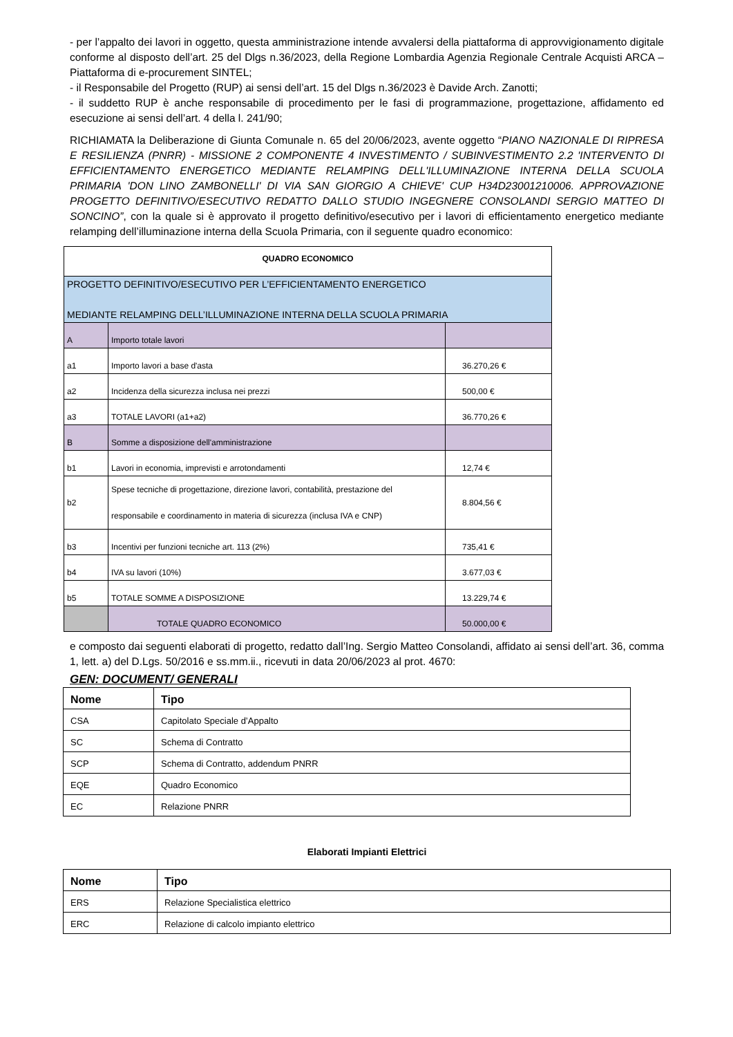- per l’appalto dei lavori in oggetto, questa amministrazione intende avvalersi della piattaforma di approvvigionamento digitale conforme al disposto dell’art. 25 del Dlgs n.36/2023, della Regione Lombardia Agenzia Regionale Centrale Acquisti ARCA – Piattaforma di e-procurement SINTEL;
- il Responsabile del Progetto (RUP) ai sensi dell’art. 15 del Dlgs n.36/2023 è Davide Arch. Zanotti;
- il suddetto RUP è anche responsabile di procedimento per le fasi di programmazione, progettazione, affidamento ed esecuzione ai sensi dell’art. 4 della l. 241/90;
RICHIAMATA la Deliberazione di Giunta Comunale n. 65 del 20/06/2023, avente oggetto “PIANO NAZIONALE DI RIPRESA E RESILIENZA (PNRR) - MISSIONE 2 COMPONENTE 4 INVESTIMENTO / SUBINVESTIMENTO 2.2 'INTERVENTO DI EFFICIENTAMENTO ENERGETICO MEDIANTE RELAMPING DELL'ILLUMINAZIONE INTERNA DELLA SCUOLA PRIMARIA 'DON LINO ZAMBONELLI' DI VIA SAN GIORGIO A CHIEVE' CUP H34D23001210006. APPROVAZIONE PROGETTO DEFINITIVO/ESECUTIVO REDATTO DALLO STUDIO INGEGNERE CONSOLANDI SERGIO MATTEO DI SONCINO”, con la quale si è approvato il progetto definitivo/esecutivo per i lavori di efficientamento energetico mediante relamping dell’illuminazione interna della Scuola Primaria, con il seguente quadro economico:
| QUADRO ECONOMICO | | |
| PROGETTO DEFINITIVO/ESECUTIVO PER L’EFFICIENTAMENTO ENERGETICO MEDIANTE RELAMPING DELL’ILLUMINAZIONE INTERNA DELLA SCUOLA PRIMARIA | | |
| A | Importo totale lavori | |
| a1 | Importo lavori a base d'asta | 36.270,26 € |
| a2 | Incidenza della sicurezza inclusa nei prezzi | 500,00 € |
| a3 | TOTALE LAVORI (a1+a2) | 36.770,26 € |
| B | Somme a disposizione dell'amministrazione | |
| b1 | Lavori in economia, imprevisti e arrotondamenti | 12,74 € |
| b2 | Spese tecniche di progettazione, direzione lavori, contabilità, prestazione del responsabile e coordinamento in materia di sicurezza (inclusa IVA e CNP) | 8.804,56 € |
| b3 | Incentivi per funzioni tecniche art. 113 (2%) | 735,41 € |
| b4 | IVA su lavori (10%) | 3.677,03 € |
| b5 | TOTALE SOMME A DISPOSIZIONE | 13.229,74 € |
| | TOTALE QUADRO ECONOMICO | 50.000,00 € |
e composto dai seguenti elaborati di progetto, redatto dall’Ing. Sergio Matteo Consolandi, affidato ai sensi dell’art. 36, comma 1, lett. a) del D.Lgs. 50/2016 e ss.mm.ii., ricevuti in data 20/06/2023 al prot. 4670:
GEN: DOCUMENT/ GENERALI
| Nome | Tipo |
| --- | --- |
| CSA | Capitolato Speciale d’Appalto |
| SC | Schema di Contratto |
| SCP | Schema di Contratto, addendum PNRR |
| EQE | Quadro Economico |
| EC | Relazione PNRR |
Elaborati Impianti Elettrici
| Nome | Tipo |
| --- | --- |
| ERS | Relazione Specialistica elettrico |
| ERC | Relazione di calcolo impianto elettrico |